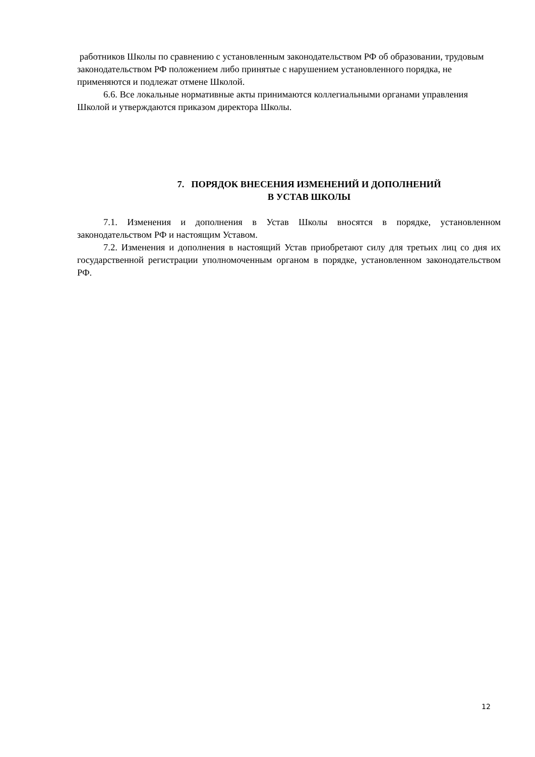работников Школы по сравнению с установленным законодательством РФ об образовании, трудовым законодательством РФ положением либо принятые с нарушением установленного порядка, не применяются и подлежат отмене Школой.
6.6. Все локальные нормативные акты принимаются коллегиальными органами управления Школой и утверждаются приказом директора Школы.
7. ПОРЯДОК ВНЕСЕНИЯ ИЗМЕНЕНИЙ И ДОПОЛНЕНИЙ
В УСТАВ ШКОЛЫ
7.1. Изменения и дополнения в Устав Школы вносятся в порядке, установленном законодательством РФ и настоящим Уставом.
7.2. Изменения и дополнения в настоящий Устав приобретают силу для третьих лиц со дня их государственной регистрации уполномоченным органом в порядке, установленном законодательством РФ.
12